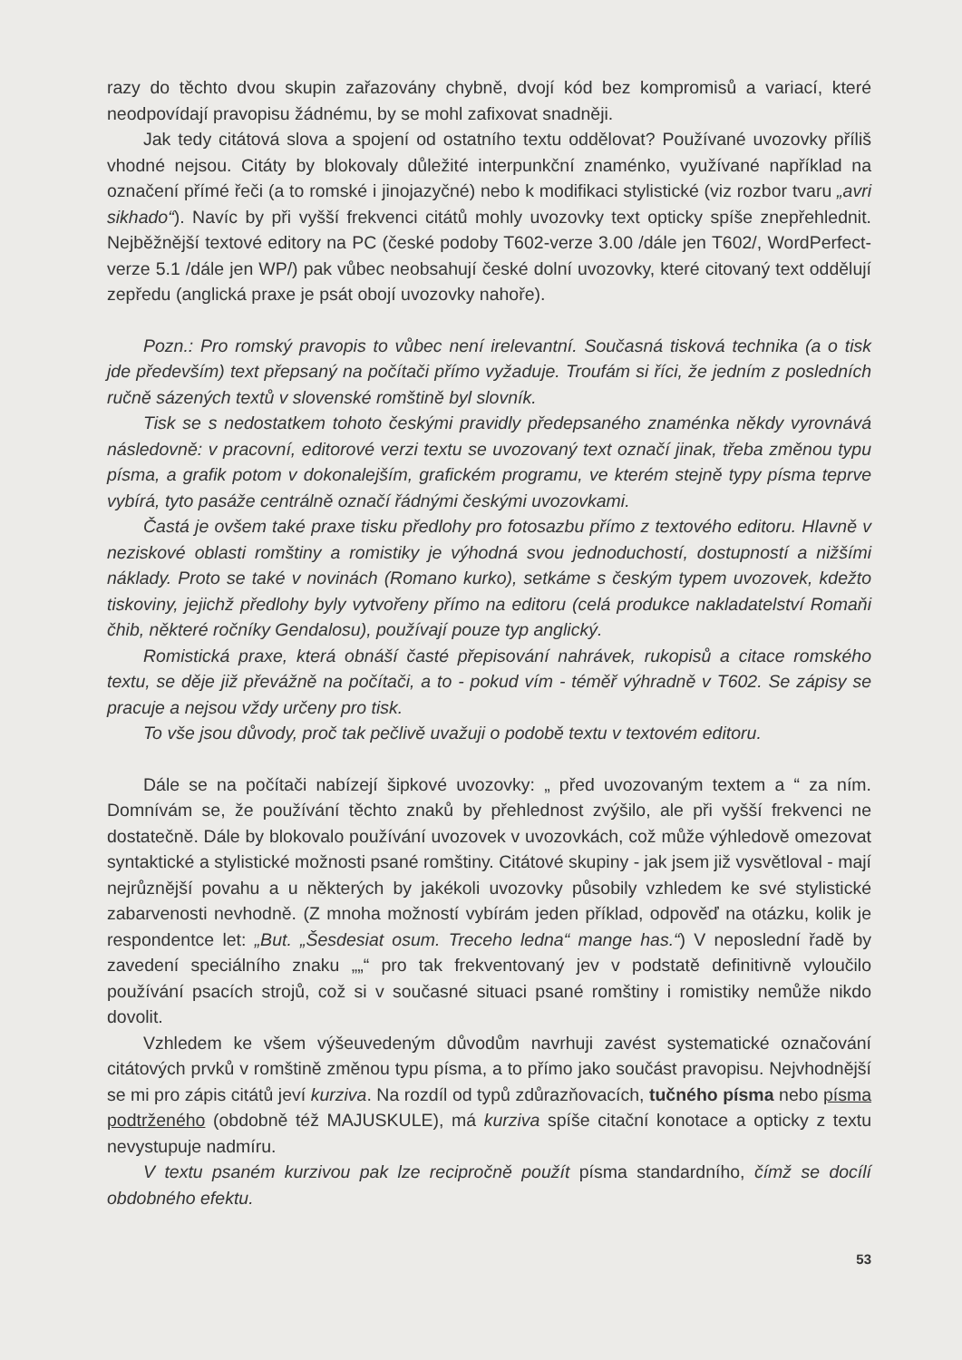razy do těchto dvou skupin zařazovány chybně, dvojí kód bez kompromisů a variací, které neodpovídají pravopisu žádnému, by se mohl zafixovat snadněji.
Jak tedy citátová slova a spojení od ostatního textu oddělovat? Používané uvozovky příliš vhodné nejsou. Citáty by blokovaly důležité interpunkční znaménko, využívané například na označení přímé řeči (a to romské i jinojazyčné) nebo k modifikaci stylistické (viz rozbor tvaru „avri sikhado“). Navíc by při vyšší frekvenci citátů mohly uvozovky text opticky spíše znepřehlednit. Nejběžnější textové editory na PC (české podoby T602-verze 3.00 /dále jen T602/, WordPerfect-verze 5.1 /dále jen WP/) pak vůbec neobsahují české dolní uvozovky, které citovaný text oddělují zepředu (anglická praxe je psát obojí uvozovky nahoře).
Pozn.: Pro romský pravopis to vůbec není irelevantní. Současná tisková technika (a o tisk jde především) text přepsaný na počítači přímo vyžaduje. Troufám si říci, že jedním z posledních ručně sázených textů v slovenské romštině byl slovník.
Tisk se s nedostatkem tohoto českými pravidly předepsaného znaménka někdy vyrovnává následovně: v pracovní, editorové verzi textu se uvozovaný text označí jinak, třeba změnou typu písma, a grafik potom v dokonalejším, grafickém programu, ve kterém stejně typy písma teprve vybírá, tyto pasáže centrálně označí řádnými českými uvozovkami.
Častá je ovšem také praxe tisku předlohy pro fotosazbu přímo z textového editoru. Hlavně v neziskové oblasti romštiny a romistiky je výhodná svou jednoduchostí, dostupností a nižšími náklady. Proto se také v novinách (Romano kurko), setkáme s českým typem uvozovek, kdežto tiskoviny, jejichž předlohy byly vytvořeny přímo na editoru (celá produkce nakladatelství Romaňi čhib, některé ročníky Gendalosu), používají pouze typ anglický.
Romistická praxe, která obnáší časté přepisování nahrávek, rukopisů a citace romského textu, se děje již převážně na počítači, a to - pokud vím - téměř výhradně v T602. Se zápisy se pracuje a nejsou vždy určeny pro tisk.
To vše jsou důvody, proč tak pečlivě uvažuji o podobě textu v textovém editoru.
Dále se na počítači nabízejí šipkové uvozovky: „ před uvozovaným textem a “ za ním. Domnívám se, že používání těchto znaků by přehlednost zvýšilo, ale při vyšší frekvenci ne dostatečně. Dále by blokovalo používání uvozovek v uvozovkách, což může výhledově omezovat syntaktické a stylistické možnosti psané romštiny. Citátové skupiny - jak jsem již vysvětloval - mají nejrůznější povahu a u některých by jakékoli uvozovky působily vzhledem ke své stylistické zabarvenosti nevhodně. (Z mnoha možností vybírám jeden příklad, odpověď na otázku, kolik je respondentce let: „But. „Šesdesiat osum. Treceho ledna“ mange has.“) V neposlední řadě by zavedení speciálního znaku „„“ pro tak frekventovaný jev v podstatě definitivně vyloučilo používání psacích strojů, což si v současné situaci psané romštiny i romistiky nemůže nikdo dovolit.
Vzhledem ke všem výšeuvedeným důvodům navrhuji zavést systematické označování citátových prvků v romštině změnou typu písma, a to přímo jako součást pravopisu. Nejvhodnější se mi pro zápis citátů jeví kurziva. Na rozdíl od typů zdůrazňovacích, tučného písma nebo písma podtrženého (obdobně též MAJUSKULE), má kurziva spíše citační konotace a opticky z textu nevystupuje nadmíru.
V textu psaném kurzivou pak lze recipročně použít písma standardního, čímž se docílí obdobného efektu.
53